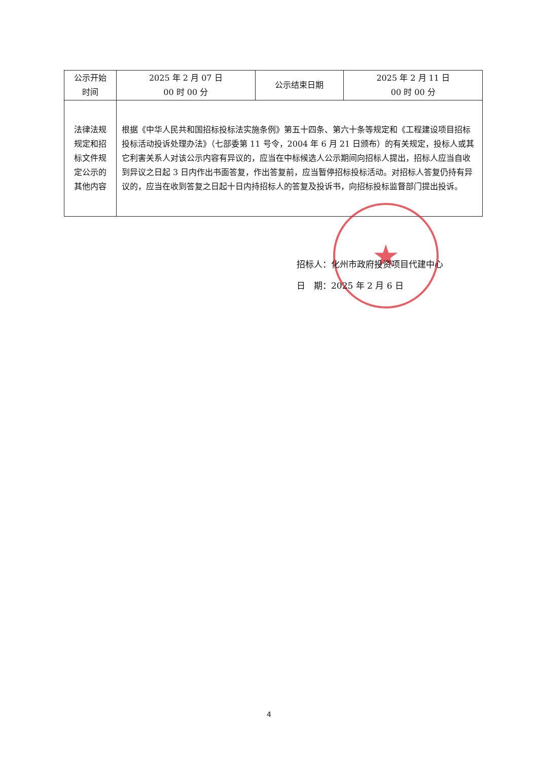| 公示开始 时间 | 2025 年 2 月 07 日 00 时 00 分 | 公示结束日期 | 2025 年 2 月 11 日 00 时 00 分 |
| 法律法规 规定和招 标文件规 定公示的 其他内容 | 根据《中华人民共和国招标投标法实施条例》第五十四条、第六十条等规定和《工程建设项目招标投标活动投诉处理办法》（七部委第 11 号令，2004 年 6 月 21 日颁布）的有关规定，投标人或其它利害关系人对该公示内容有异议的，应当在中标候选人公示期间向招标人提出，招标人应当自收到异议之日起 3 日内作出书面答复，作出答复前，应当暂停招标投标活动。对招标人答复仍持有异议的，应当在收到答复之日起十日内持招标人的答复及投诉书，向招标投标监督部门提出投诉。 | | |
★
招标人：化州市政府投资项目代建中心
日　期：2025 年 2 月 6 日
4